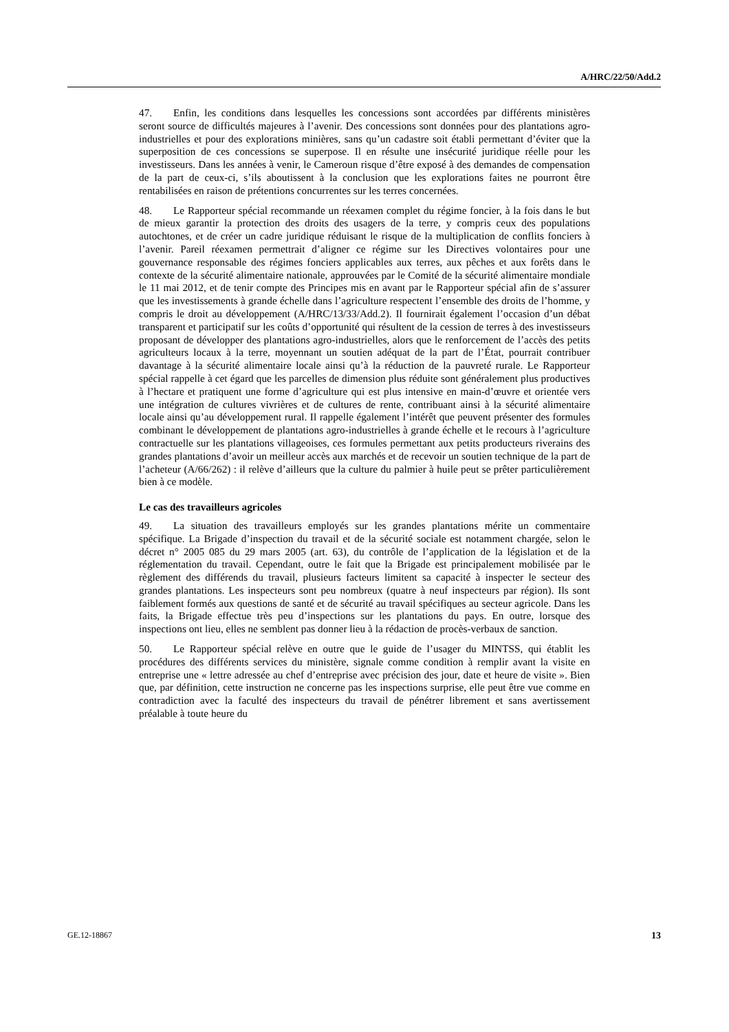A/HRC/22/50/Add.2
47. Enfin, les conditions dans lesquelles les concessions sont accordées par différents ministères seront source de difficultés majeures à l’avenir. Des concessions sont données pour des plantations agro-industrielles et pour des explorations minières, sans qu’un cadastre soit établi permettant d’éviter que la superposition de ces concessions se superpose. Il en résulte une insécurité juridique réelle pour les investisseurs. Dans les années à venir, le Cameroun risque d’être exposé à des demandes de compensation de la part de ceux-ci, s’ils aboutissent à la conclusion que les explorations faites ne pourront être rentabilisées en raison de prétentions concurrentes sur les terres concernées.
48. Le Rapporteur spécial recommande un réexamen complet du régime foncier, à la fois dans le but de mieux garantir la protection des droits des usagers de la terre, y compris ceux des populations autochtones, et de créer un cadre juridique réduisant le risque de la multiplication de conflits fonciers à l’avenir. Pareil réexamen permettrait d’aligner ce régime sur les Directives volontaires pour une gouvernance responsable des régimes fonciers applicables aux terres, aux pêches et aux forêts dans le contexte de la sécurité alimentaire nationale, approuvées par le Comité de la sécurité alimentaire mondiale le 11 mai 2012, et de tenir compte des Principes mis en avant par le Rapporteur spécial afin de s’assurer que les investissements à grande échelle dans l’agriculture respectent l’ensemble des droits de l’homme, y compris le droit au développement (A/HRC/13/33/Add.2). Il fournirait également l’occasion d’un débat transparent et participatif sur les coûts d’opportunité qui résultent de la cession de terres à des investisseurs proposant de développer des plantations agro-industrielles, alors que le renforcement de l’accès des petits agriculteurs locaux à la terre, moyennant un soutien adéquat de la part de l’État, pourrait contribuer davantage à la sécurité alimentaire locale ainsi qu’à la réduction de la pauvreté rurale. Le Rapporteur spécial rappelle à cet égard que les parcelles de dimension plus réduite sont généralement plus productives à l’hectare et pratiquent une forme d’agriculture qui est plus intensive en main-d’œuvre et orientée vers une intégration de cultures vivrières et de cultures de rente, contribuant ainsi à la sécurité alimentaire locale ainsi qu’au développement rural. Il rappelle également l’intérêt que peuvent présenter des formules combinant le développement de plantations agro-industrielles à grande échelle et le recours à l’agriculture contractuelle sur les plantations villageoises, ces formules permettant aux petits producteurs riverains des grandes plantations d’avoir un meilleur accès aux marchés et de recevoir un soutien technique de la part de l’acheteur (A/66/262) : il relève d’ailleurs que la culture du palmier à huile peut se prêter particulièrement bien à ce modèle.
Le cas des travailleurs agricoles
49. La situation des travailleurs employés sur les grandes plantations mérite un commentaire spécifique. La Brigade d’inspection du travail et de la sécurité sociale est notamment chargée, selon le décret n° 2005 085 du 29 mars 2005 (art. 63), du contrôle de l’application de la législation et de la réglementation du travail. Cependant, outre le fait que la Brigade est principalement mobilisée par le règlement des différends du travail, plusieurs facteurs limitent sa capacité à inspecter le secteur des grandes plantations. Les inspecteurs sont peu nombreux (quatre à neuf inspecteurs par région). Ils sont faiblement formés aux questions de santé et de sécurité au travail spécifiques au secteur agricole. Dans les faits, la Brigade effectue très peu d’inspections sur les plantations du pays. En outre, lorsque des inspections ont lieu, elles ne semblent pas donner lieu à la rédaction de procès-verbaux de sanction.
50. Le Rapporteur spécial relève en outre que le guide de l’usager du MINTSS, qui établit les procédures des différents services du ministère, signale comme condition à remplir avant la visite en entreprise une « lettre adressée au chef d’entreprise avec précision des jour, date et heure de visite ». Bien que, par définition, cette instruction ne concerne pas les inspections surprise, elle peut être vue comme en contradiction avec la faculté des inspecteurs du travail de pénétrer librement et sans avertissement préalable à toute heure du
GE.12-18867 13